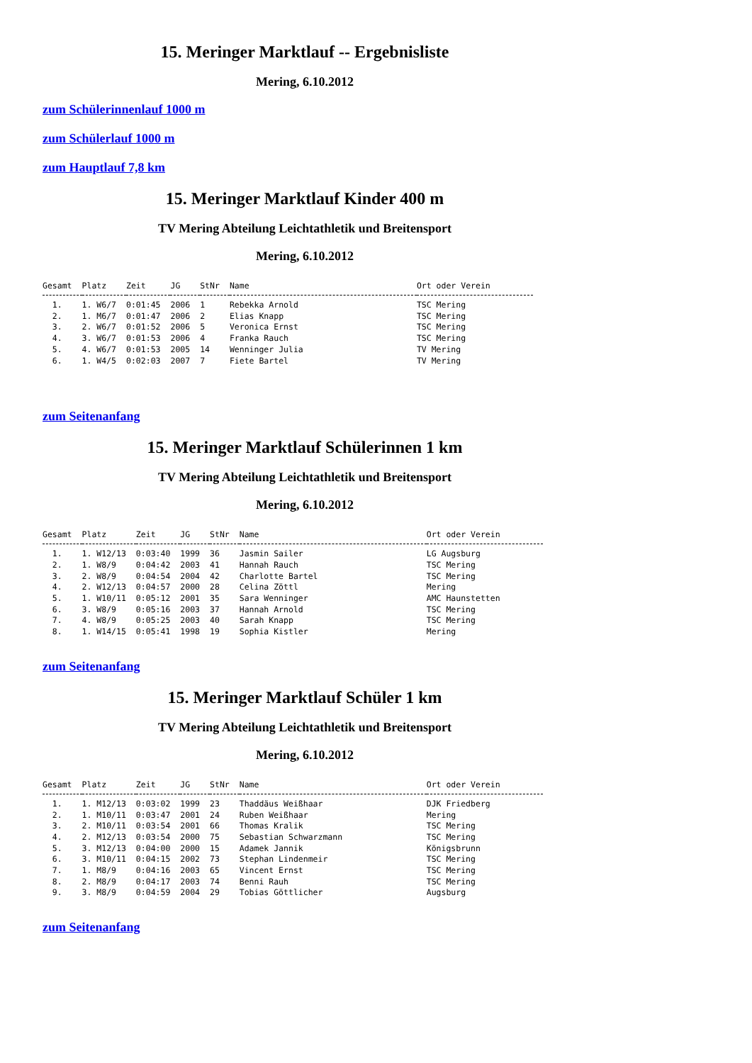15. Meringer Marktlauf -- Ergebnisliste
Mering, 6.10.2012
zum Schülerinnenlauf 1000 m
zum Schülerlauf 1000 m
zum Hauptlauf 7,8 km
15. Meringer Marktlauf Kinder 400 m
TV Mering Abteilung Leichtathletik und Breitensport
Mering, 6.10.2012
| Gesamt | Platz | Zeit | JG | StNr | Name | Ort oder Verein |
| --- | --- | --- | --- | --- | --- | --- |
| 1. | 1. W6/7 | 0:01:45 | 2006 | 1 | Rebekka Arnold | TSC Mering |
| 2. | 1. M6/7 | 0:01:47 | 2006 | 2 | Elias Knapp | TSC Mering |
| 3. | 2. W6/7 | 0:01:52 | 2006 | 5 | Veronica Ernst | TSC Mering |
| 4. | 3. W6/7 | 0:01:53 | 2006 | 4 | Franka Rauch | TSC Mering |
| 5. | 4. W6/7 | 0:01:53 | 2005 | 14 | Wenninger Julia | TV Mering |
| 6. | 1. W4/5 | 0:02:03 | 2007 | 7 | Fiete Bartel | TV Mering |
zum Seitenanfang
15. Meringer Marktlauf Schülerinnen 1 km
TV Mering Abteilung Leichtathletik und Breitensport
Mering, 6.10.2012
| Gesamt | Platz | Zeit | JG | StNr | Name | Ort oder Verein |
| --- | --- | --- | --- | --- | --- | --- |
| 1. | 1. W12/13 | 0:03:40 | 1999 | 36 | Jasmin Sailer | LG Augsburg |
| 2. | 1. W8/9 | 0:04:42 | 2003 | 41 | Hannah Rauch | TSC Mering |
| 3. | 2. W8/9 | 0:04:54 | 2004 | 42 | Charlotte Bartel | TSC Mering |
| 4. | 2. W12/13 | 0:04:57 | 2000 | 28 | Celina Zöttl | Mering |
| 5. | 1. W10/11 | 0:05:12 | 2001 | 35 | Sara Wenninger | AMC Haunstetten |
| 6. | 3. W8/9 | 0:05:16 | 2003 | 37 | Hannah Arnold | TSC Mering |
| 7. | 4. W8/9 | 0:05:25 | 2003 | 40 | Sarah Knapp | TSC Mering |
| 8. | 1. W14/15 | 0:05:41 | 1998 | 19 | Sophia Kistler | Mering |
zum Seitenanfang
15. Meringer Marktlauf Schüler 1 km
TV Mering Abteilung Leichtathletik und Breitensport
Mering, 6.10.2012
| Gesamt | Platz | Zeit | JG | StNr | Name | Ort oder Verein |
| --- | --- | --- | --- | --- | --- | --- |
| 1. | 1. M12/13 | 0:03:02 | 1999 | 23 | Thaddäus Weißhaar | DJK Friedberg |
| 2. | 1. M10/11 | 0:03:47 | 2001 | 24 | Ruben Weißhaar | Mering |
| 3. | 2. M10/11 | 0:03:54 | 2001 | 66 | Thomas Kralik | TSC Mering |
| 4. | 2. M12/13 | 0:03:54 | 2000 | 75 | Sebastian Schwarzmann | TSC Mering |
| 5. | 3. M12/13 | 0:04:00 | 2000 | 15 | Adamek Jannik | Königsbrunn |
| 6. | 3. M10/11 | 0:04:15 | 2002 | 73 | Stephan Lindenmeir | TSC Mering |
| 7. | 1. M8/9 | 0:04:16 | 2003 | 65 | Vincent Ernst | TSC Mering |
| 8. | 2. M8/9 | 0:04:17 | 2003 | 74 | Benni Rauh | TSC Mering |
| 9. | 3. M8/9 | 0:04:59 | 2004 | 29 | Tobias Göttlicher | Augsburg |
zum Seitenanfang